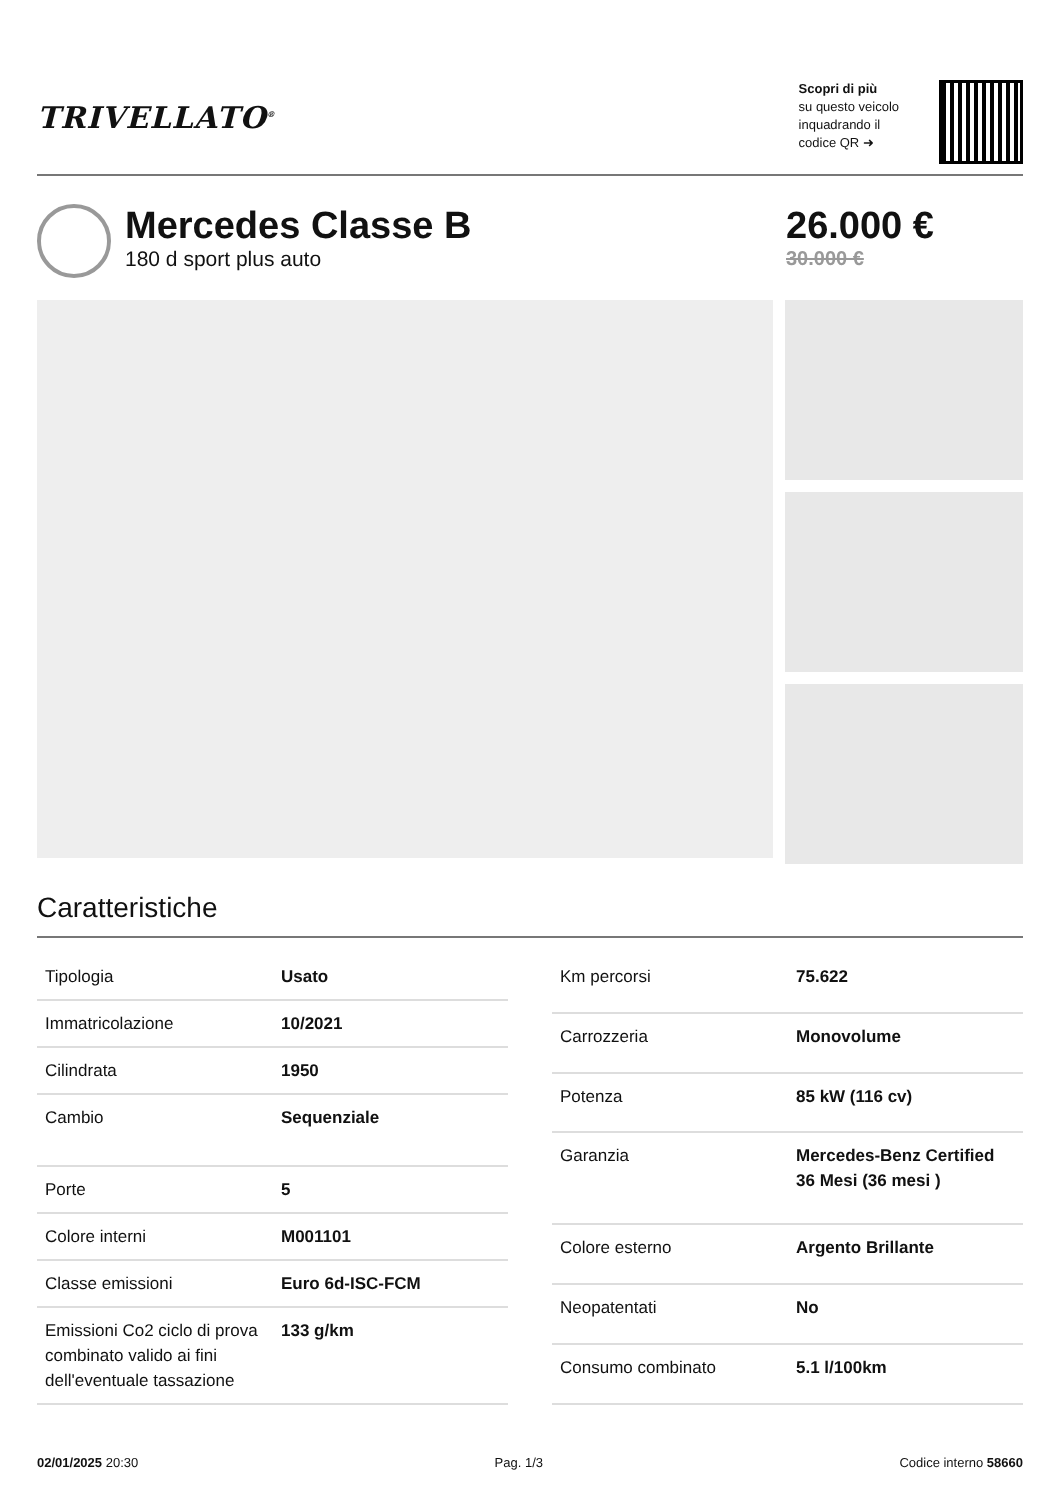TRIVELLATO<sup>®</sup>
Scopri di più
su questo veicolo
inquadrando il
codice QR ➜
Mercedes Classe B
180 d sport plus auto
26.000 €
30.000 €
Caratteristiche
| Tipologia | Usato |
| Immatricolazione | 10/2021 |
| Cilindrata | 1950 |
| Cambio | Sequenziale |
| Porte | 5 |
| Colore interni | M001101 |
| Classe emissioni | Euro 6d-ISC-FCM |
| Emissioni Co2 ciclo di prova combinato valido ai fini dell'eventuale tassazione | 133 g/km |
| Km percorsi | 75.622 |
| Carrozzeria | Monovolume |
| Potenza | 85 kW (116 cv) |
| Garanzia | Mercedes-Benz Certified 36 Mesi (36 mesi ) |
| Colore esterno | Argento Brillante |
| Neopatentati | No |
| Consumo combinato | 5.1 l/100km |
02/01/2025 20:30 Pag. 1/3 Codice interno 58660